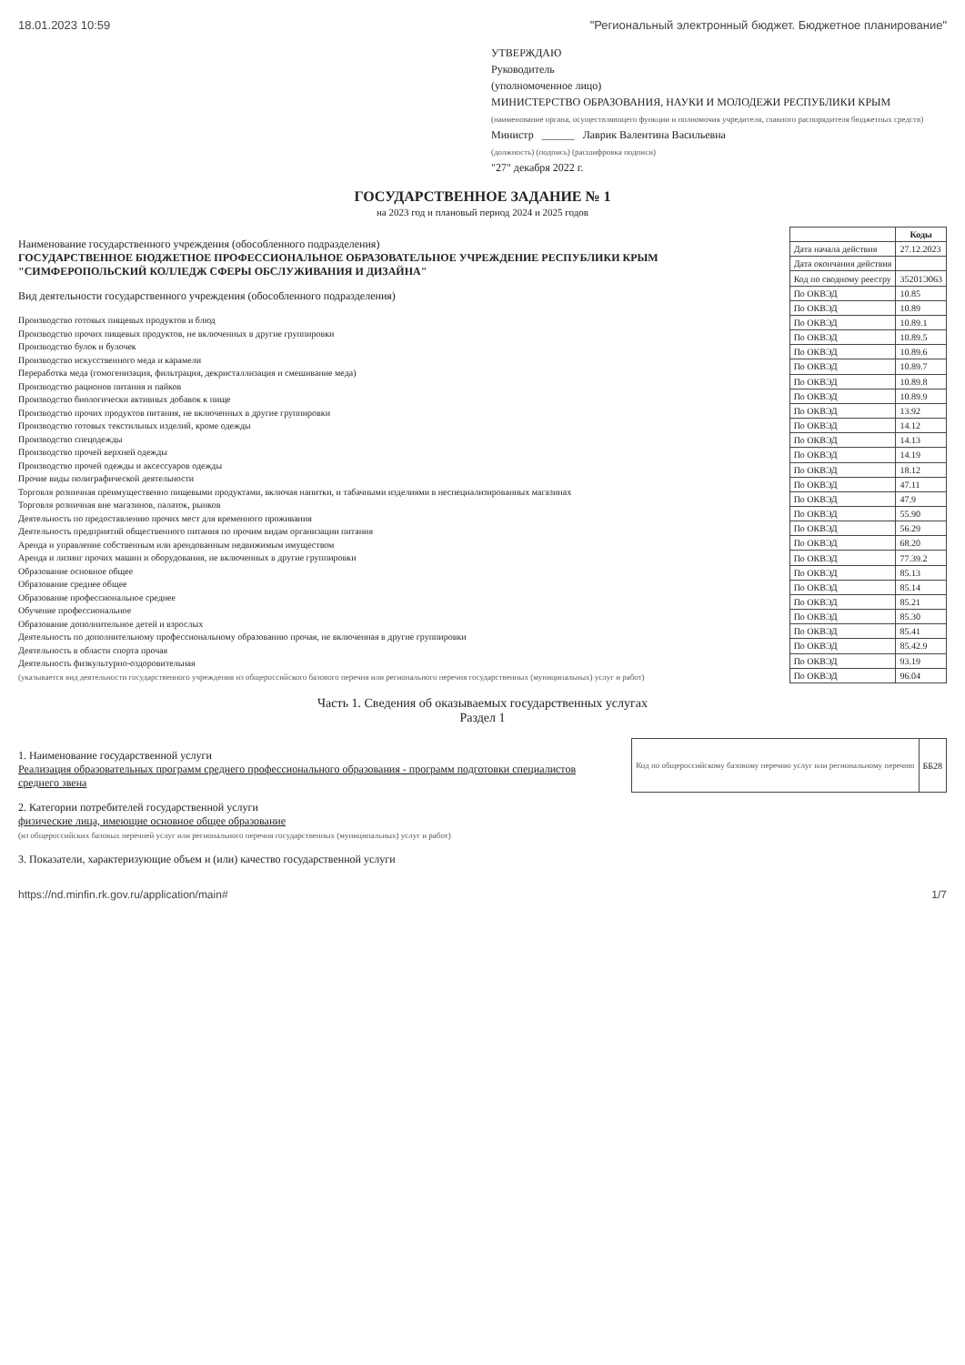18.01.2023 10:59 "Региональный электронный бюджет. Бюджетное планирование"
УТВЕРЖДАЮ
Руководитель
(уполномоченное лицо)
МИНИСТЕРСТВО ОБРАЗОВАНИЯ, НАУКИ И МОЛОДЕЖИ РЕСПУБЛИКИ КРЫМ
(наименование органа, осуществляющего функции и полномочия учредителя, главного распорядителя бюджетных средств)
Министр ______ Лаврик Валентина Васильевна
(должность) (подпись) (расшифровка подписи)
"27" декабря 2022 г.
ГОСУДАРСТВЕННОЕ ЗАДАНИЕ № 1
на 2023 год и плановый период 2024 и 2025 годов
Наименование государственного учреждения (обособленного подразделения)
ГОСУДАРСТВЕННОЕ БЮДЖЕТНОЕ ПРОФЕССИОНАЛЬНОЕ ОБРАЗОВАТЕЛЬНОЕ УЧРЕЖДЕНИЕ РЕСПУБЛИКИ КРЫМ "СИМФЕРОПОЛЬСКИЙ КОЛЛЕДЖ СФЕРЫ ОБСЛУЖИВАНИЯ И ДИЗАЙНА"
Вид деятельности государственного учреждения (обособленного подразделения)
Производство готовых пищевых продуктов и блюд
Производство прочих пищевых продуктов, не включенных в другие группировки
Производство булок и булочек
Производство искусственного меда и карамели
Переработка меда (гомогенизация, фильтрация, декристаллизация и смешивание меда)
Производство рационов питания и пайков
Производство биологически активных добавок к пище
Производство прочих продуктов питания, не включенных в другие группировки
Производство готовых текстильных изделий, кроме одежды
Производство спецодежды
Производство прочей верхней одежды
Производство прочей одежды и аксессуаров одежды
Прочие виды полиграфической деятельности
Торговля розничная преимущественно пищевыми продуктами, включая напитки, и табачными изделиями в неспециализированных магазинах
Торговля розничная вне магазинов, палаток, рынков
Деятельность по предоставлению прочих мест для временного проживания
Деятельность предприятий общественного питания по прочим видам организации питания
Аренда и управление собственным или арендованным недвижимым имуществом
Аренда и лизинг прочих машин и оборудования, не включенных в другие группировки
Образование основное общее
Образование среднее общее
Образование профессиональное среднее
Обучение профессиональное
Образование дополнительное детей и взрослых
Деятельность по дополнительному профессиональному образованию прочая, не включенная в другие группировки
Деятельность в области спорта прочая
Деятельность физкультурно-оздоровительная
(указывается вид деятельности государственного учреждения из общероссийского базового перечня или регионального перечня государственных (муниципальных) услуг и работ)
| | Коды |
| --- | --- |
| Дата начала действия | 27.12.2023 |
| Дата окончания действия | |
| Код по сводному реестру | 35201Э063 |
| По ОКВЭД | 10.85 |
| По ОКВЭД | 10.89 |
| По ОКВЭД | 10.89.1 |
| По ОКВЭД | 10.89.5 |
| По ОКВЭД | 10.89.6 |
| По ОКВЭД | 10.89.7 |
| По ОКВЭД | 10.89.8 |
| По ОКВЭД | 10.89.9 |
| По ОКВЭД | 13.92 |
| По ОКВЭД | 14.12 |
| По ОКВЭД | 14.13 |
| По ОКВЭД | 14.19 |
| По ОКВЭД | 18.12 |
| По ОКВЭД | 47.11 |
| По ОКВЭД | 47.9 |
| По ОКВЭД | 55.90 |
| По ОКВЭД | 56.29 |
| По ОКВЭД | 68.20 |
| По ОКВЭД | 77.39.2 |
| По ОКВЭД | 85.13 |
| По ОКВЭД | 85.14 |
| По ОКВЭД | 85.21 |
| По ОКВЭД | 85.30 |
| По ОКВЭД | 85.41 |
| По ОКВЭД | 85.42.9 |
| По ОКВЭД | 93.19 |
| По ОКВЭД | 96.04 |
Часть 1. Сведения об оказываемых государственных услугах
Раздел 1
1. Наименование государственной услуги
Реализация образовательных программ среднего профессионального образования - программ подготовки специалистов среднего звена
2. Категории потребителей государственной услуги
физические лица, имеющие основное общее образование
(из общероссийских базовых перечней услуг или регионального перечня государственных (муниципальных) услуг и работ)
3. Показатели, характеризующие объем и (или) качество государственной услуги
| Код по общероссийскому базовому перечню услуг или региональному перечню | ББ28 |
https://nd.minfin.rk.gov.ru/application/main# 1/7